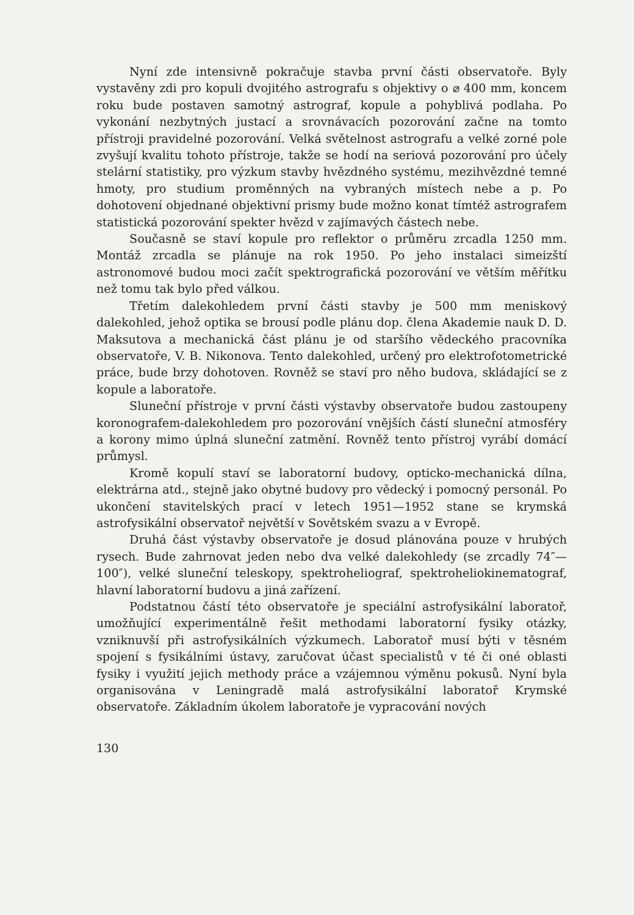Nyní zde intensivně pokračuje stavba první části observatoře. Byly vystavěny zdi pro kopuli dvojitého astrografu s objektivy o ⌀ 400 mm, koncem roku bude postaven samotný astrograf, kopule a pohyblivá podlaha. Po vykonání nezbytných justací a srovnávacích pozorování začne na tomto přístroji pravidelné pozorování. Velká světelnost astrografu a velké zorné pole zvyšují kvalitu tohoto přístroje, takže se hodí na seriová pozorování pro účely stelární statistiky, pro výzkum stavby hvězdného systému, mezihvězdné temné hmoty, pro studium proměnných na vybraných místech nebe a p. Po dohotovení objednané objektivní prismy bude možno konat tímtéž astrografem statistická pozorování spekter hvězd v zajímavých částech nebe.
Současně se staví kopule pro reflektor o průměru zrcadla 1250 mm. Montáž zrcadla se plánuje na rok 1950. Po jeho instalaci simeizští astronomové budou moci začít spektrografická pozorování ve větším měřítku než tomu tak bylo před válkou.
Třetím dalekohledem první části stavby je 500 mm meniskový dalekohled, jehož optika se brousí podle plánu dop. člena Akademie nauk D. D. Maksutova a mechanická část plánu je od staršího vědeckého pracovníka observatoře, V. B. Nikonova. Tento dalekohled, určený pro elektrofotometrické práce, bude brzy dohotoven. Rovněž se staví pro něho budova, skládající se z kopule a laboratoře.
Sluneční přístroje v první části výstavby observatoře budou zastoupeny koronografem-dalekohledem pro pozorování vnějších částí sluneční atmosféry a korony mimo úplná sluneční zatmění. Rovněž tento přístroj vyrábí domácí průmysl.
Kromě kopulí staví se laboratorní budovy, opticko-mechanická dílna, elektrárna atd., stejně jako obytné budovy pro vědecký i pomocný personál. Po ukončení stavitelských prací v letech 1951—1952 stane se krymská astrofysikální observatoř největší v Sovětském svazu a v Evropě.
Druhá část výstavby observatoře je dosud plánována pouze v hrubých rysech. Bude zahrnovat jeden nebo dva velké dalekohledy (se zrcadly 74″—100″), velké sluneční teleskopy, spektroheliograf, spektroheliokinematograf, hlavní laboratorní budovu a jiná zařízení.
Podstatnou částí této observatoře je speciální astrofysikální laboratoř, umožňující experimentálně řešit methodami laboratorní fysiky otázky, vzniknuvší při astrofysikálních výzkumech. Laboratoř musí býti v těsném spojení s fysikálními ústavy, zaručovat účast specialistů v té či oné oblasti fysiky i využití jejich methody práce a vzájemnou výměnu pokusů. Nyní byla organisována v Leningradě malá astrofysikální laboratoř Krymské observatoře. Základním úkolem laboratoře je vypracování nových
130